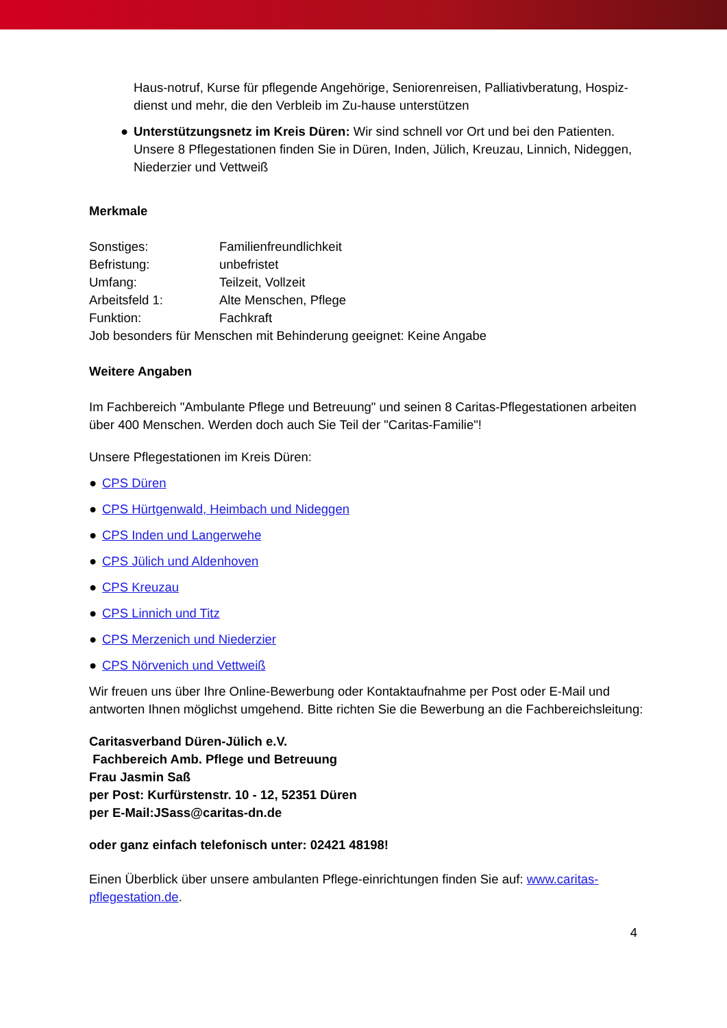Haus-notruf, Kurse für pflegende Angehörige, Seniorenreisen, Palliativberatung, Hospiz-dienst und mehr, die den Verbleib im Zu-hause unterstützen
● Unterstützungsnetz im Kreis Düren: Wir sind schnell vor Ort und bei den Patienten. Unsere 8 Pflegestationen finden Sie in Düren, Inden, Jülich, Kreuzau, Linnich, Nideggen, Niederzier und Vettweiß
Merkmale
| Sonstiges: | Familienfreundlichkeit |
| Befristung: | unbefristet |
| Umfang: | Teilzeit, Vollzeit |
| Arbeitsfeld 1: | Alte Menschen, Pflege |
| Funktion: | Fachkraft |
Job besonders für Menschen mit Behinderung geeignet: Keine Angabe
Weitere Angaben
Im Fachbereich "Ambulante Pflege und Betreuung" und seinen 8 Caritas-Pflegestationen arbeiten über 400 Menschen. Werden doch auch Sie Teil der "Caritas-Familie"!
Unsere Pflegestationen im Kreis Düren:
● CPS Düren
● CPS Hürtgenwald, Heimbach und Nideggen
● CPS Inden und Langerwehe
● CPS Jülich und Aldenhoven
● CPS Kreuzau
● CPS Linnich und Titz
● CPS Merzenich und Niederzier
● CPS Nörvenich und Vettweiß
Wir freuen uns über Ihre Online-Bewerbung oder Kontaktaufnahme per Post oder E-Mail und antworten Ihnen möglichst umgehend. Bitte richten Sie die Bewerbung an die Fachbereichsleitung:
Caritasverband Düren-Jülich e.V.
Fachbereich Amb. Pflege und Betreuung
Frau Jasmin Saß
per Post: Kurfürstenstr. 10 - 12, 52351 Düren
per E-Mail:JSass@caritas-dn.de
oder ganz einfach telefonisch unter: 02421 48198!
Einen Überblick über unsere ambulanten Pflege-einrichtungen finden Sie auf: www.caritas-pflegestation.de.
4